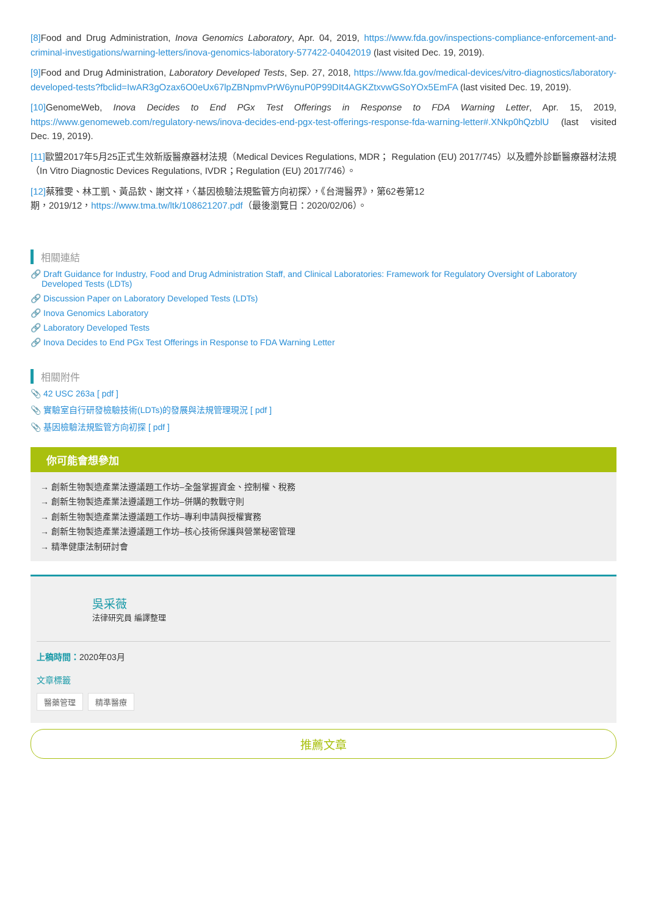[8] Food and Drug Administration, Inova Genomics Laboratory, Apr. 04, 2019, https://www.fda.gov/inspections-compliance-enforcement-and-criminal-investigations/warning-letters/inova-genomics-laboratory-577422-04042019 (last visited Dec. 19, 2019).
[9] Food and Drug Administration, Laboratory Developed Tests, Sep. 27, 2018, https://www.fda.gov/medical-devices/vitro-diagnostics/laboratory-developed-tests?fbclid=IwAR3gOzax6O0eUx67lpZBNpmvPrW6ynuP0P99DIt4AGKZtxvwGSoYOx5EmFA (last visited Dec. 19, 2019).
[10] GenomeWeb, Inova Decides to End PGx Test Offerings in Response to FDA Warning Letter, Apr. 15, 2019, https://www.genomeweb.com/regulatory-news/inova-decides-end-pgx-test-offerings-response-fda-warning-letter#.XNkp0hQzblU (last visited Dec. 19, 2019).
[11] 歐盟2017年5月25正式生效新版醫療器材法規（Medical Devices Regulations, MDR； Regulation (EU) 2017/745）以及體外診斷醫療器材法規（In Vitro Diagnostic Devices Regulations, IVDR；Regulation (EU) 2017/746）。
[12] 蔡雅雯、林工凱、黃品欽、謝文祥，〈基因檢驗法規監管方向初探〉，《台灣醫界》，第62卷第12
期，2019/12，https://www.tma.tw/ltk/108621207.pdf（最後瀏覽日：2020/02/06）。
相關連結
🔗 Draft Guidance for Industry, Food and Drug Administration Staff, and Clinical Laboratories: Framework for Regulatory Oversight of Laboratory Developed Tests (LDTs)
🔗 Discussion Paper on Laboratory Developed Tests (LDTs)
🔗 Inova Genomics Laboratory
🔗 Laboratory Developed Tests
🔗 Inova Decides to End PGx Test Offerings in Response to FDA Warning Letter
相關附件
📎 42 USC 263a [ pdf ]
📎 實驗室自行研發檢驗技術(LDTs)的發展與法規管理現況 [ pdf ]
📎 基因檢驗法規監管方向初探 [ pdf ]
你可能會想參加
→ 創新生物製造產業法遵議題工作坊–全盤掌握資金、控制權、稅務
→ 創新生物製造產業法遵議題工作坊–併購的教戰守則
→ 創新生物製造產業法遵議題工作坊–專利申請與授權實務
→ 創新生物製造產業法遵議題工作坊–核心技術保護與營業秘密管理
→ 精準健康法制研討會
吳采薇
法律研究員 編譯整理
上稿時間：2020年03月
文章標籤
醫藥管理 精準醫療
推薦文章